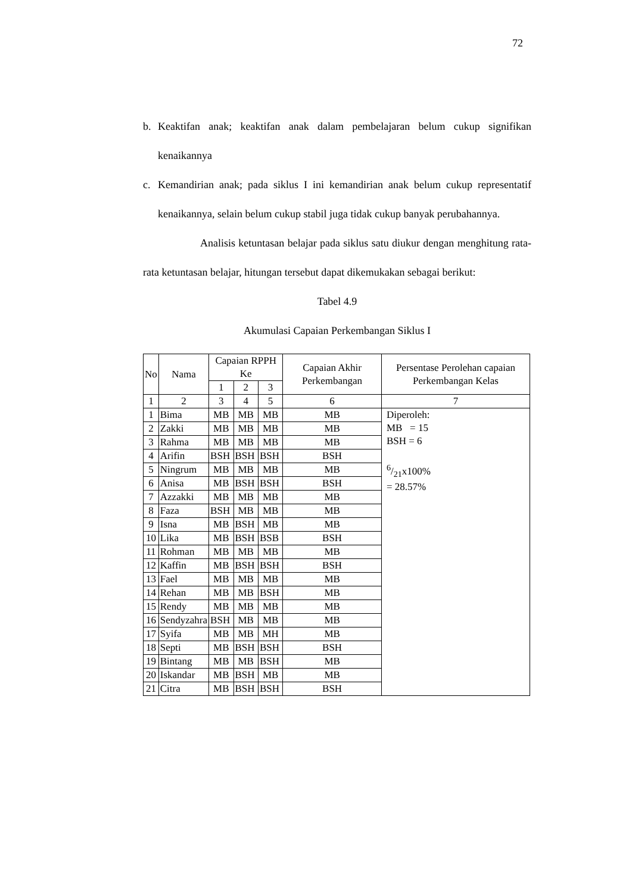72
b. Keaktifan anak; keaktifan anak dalam pembelajaran belum cukup signifikan kenaikannya
c. Kemandirian anak; pada siklus I ini kemandirian anak belum cukup representatif kenaikannya, selain belum cukup stabil juga tidak cukup banyak perubahannya.
Analisis ketuntasan belajar pada siklus satu diukur dengan menghitung rata-rata ketuntasan belajar, hitungan tersebut dapat dikemukakan sebagai berikut:
Tabel 4.9
Akumulasi Capaian Perkembangan Siklus I
| No | Nama | Capaian RPPH Ke | | | Capaian Akhir Perkembangan | Persentase Perolehan capaian Perkembangan Kelas |
| --- | --- | --- | --- | --- | --- | --- |
| | | 1 | 2 | 3 | | |
| 1 | 2 | 3 | 4 | 5 | 6 | 7 |
| 1 | Bima | MB | MB | MB | MB | Diperoleh: MB = 15 BSH = 6 6/21x100% = 28.57% |
| 2 | Zakki | MB | MB | MB | MB | |
| 3 | Rahma | MB | MB | MB | MB | |
| 4 | Arifin | BSH | BSH | BSH | BSH | |
| 5 | Ningrum | MB | MB | MB | MB | |
| 6 | Anisa | MB | BSH | BSH | BSH | |
| 7 | Azzakki | MB | MB | MB | MB | |
| 8 | Faza | BSH | MB | MB | MB | |
| 9 | Isna | MB | BSH | MB | MB | |
| 10 | Lika | MB | BSH | BSB | BSH | |
| 11 | Rohman | MB | MB | MB | MB | |
| 12 | Kaffin | MB | BSH | BSH | BSH | |
| 13 | Fael | MB | MB | MB | MB | |
| 14 | Rehan | MB | MB | BSH | MB | |
| 15 | Rendy | MB | MB | MB | MB | |
| 16 | Sendyzahra | BSH | MB | MB | MB | |
| 17 | Syifa | MB | MB | MH | MB | |
| 18 | Septi | MB | BSH | BSH | BSH | |
| 19 | Bintang | MB | MB | BSH | MB | |
| 20 | Iskandar | MB | BSH | MB | MB | |
| 21 | Citra | MB | BSH | BSH | BSH | |